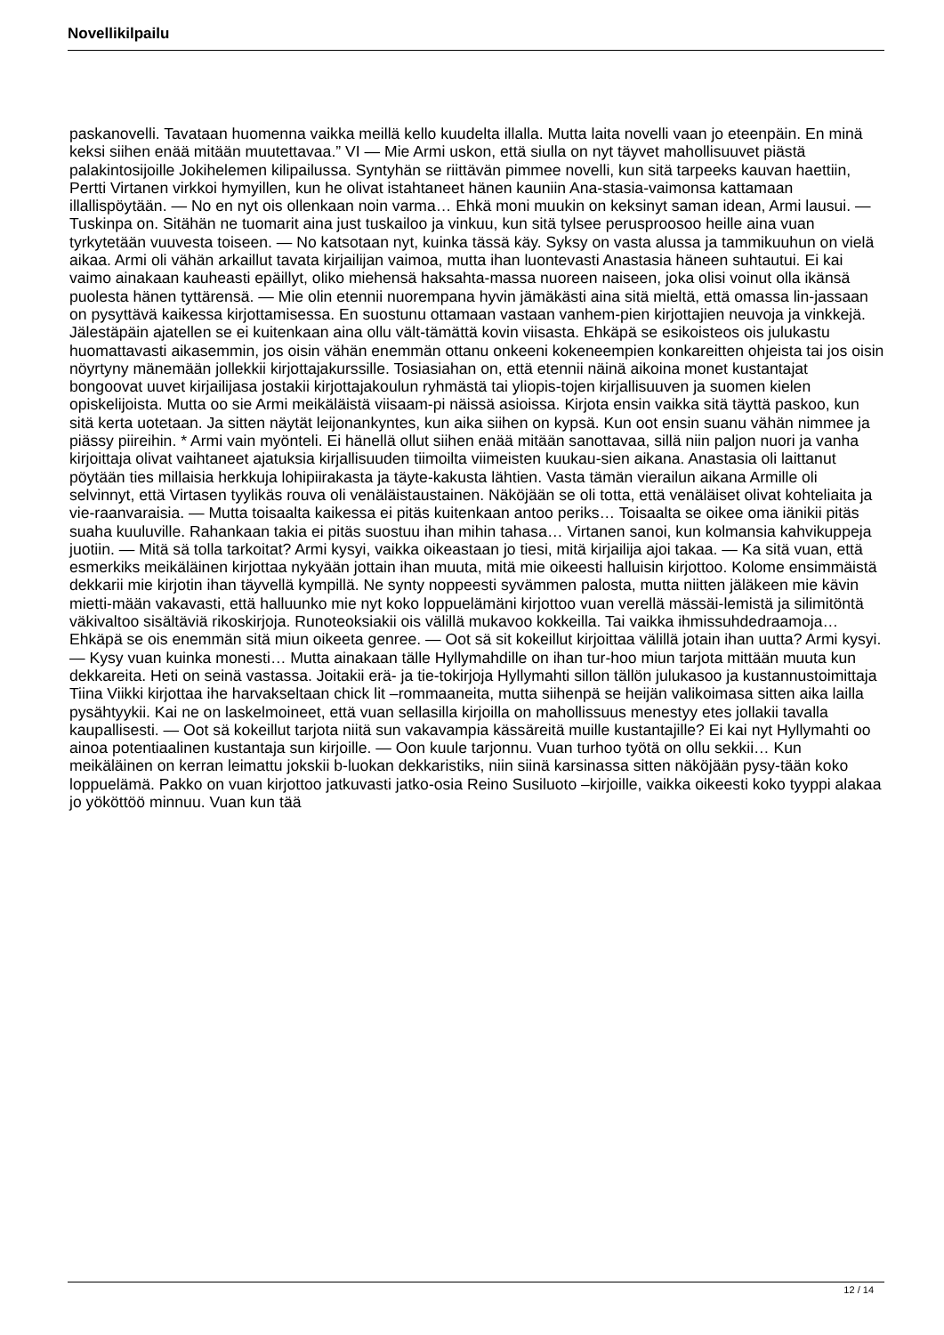Novellikilpailu
paskanovelli. Tavataan huomenna vaikka meillä kello kuudelta illalla. Mutta laita novelli vaan jo eteenpäin. En minä keksi siihen enää mitään muutettavaa.” VI — Mie Armi uskon, että siulla on nyt täyvet mahollisuuvet piästä palakintosijoille Jokihelemen kilipailussa. Syntyhän se riittävän pimmee novelli, kun sitä tarpeeks kauvan haettiin, Pertti Virtanen virkkoi hymyillen, kun he olivat istahtaneet hänen kauniin Ana-stasia-vaimonsa kattamaan illallispöytään. — No en nyt ois ollenkaan noin varma… Ehkä moni muukin on keksinyt saman idean, Armi lausui. — Tuskinpa on. Sitähän ne tuomarit aina just tuskailoo ja vinkuu, kun sitä tylsee perusproosoo heille aina vuan tyrkytetään vuuvesta toiseen. — No katsotaan nyt, kuinka tässä käy. Syksy on vasta alussa ja tammikuuhun on vielä aikaa. Armi oli vähän arkaillut tavata kirjailijan vaimoa, mutta ihan luontevasti Anastasia häneen suhtautui. Ei kai vaimo ainakaan kauheasti epäillyt, oliko miehensä haksahta-massa nuoreen naiseen, joka olisi voinut olla ikänsä puolesta hänen tyttärensä. — Mie olin etennii nuorempana hyvin jämäkästi aina sitä mieltä, että omassa lin-jassaan on pysyttävä kaikessa kirjottamisessa. En suostunu ottamaan vastaan vanhem-pien kirjottajien neuvoja ja vinkkejä. Jälestäpäin ajatellen se ei kuitenkaan aina ollu vält-tämättä kovin viisasta. Ehkäpä se esikoisteos ois julukastu huomattavasti aikasemmin, jos oisin vähän enemmän ottanu onkeeni kokeneempien konkareitten ohjeista tai jos oisin nöyrtyny mänemään jollekkii kirjottajakurssille. Tosiasiahan on, että etennii näinä aikoina monet kustantajat bongoovat uuvet kirjailijasa jostakii kirjottajakoulun ryhmästä tai yliopis-tojen kirjallisuuven ja suomen kielen opiskelijoista. Mutta oo sie Armi meikäläistä viisaam-pi näissä asioissa. Kirjota ensin vaikka sitä täyttä paskoo, kun sitä kerta uotetaan. Ja sitten näytät leijonankyntes, kun aika siihen on kypsä. Kun oot ensin suanu vähän nimmee ja piässy piireihin. * Armi vain myönteli. Ei hänellä ollut siihen enää mitään sanottavaa, sillä niin paljon nuori ja vanha kirjoittaja olivat vaihtaneet ajatuksia kirjallisuuden tiimoilta viimeisten kuukau-sien aikana. Anastasia oli laittanut pöytään ties millaisia herkkuja lohipiirakasta ja täyte-kakusta lähtien. Vasta tämän vierailun aikana Armille oli selvinnyt, että Virtasen tyylikäs rouva oli venäläistaustainen. Näköjään se oli totta, että venäläiset olivat kohteliaita ja vie-raanvaraisia. — Mutta toisaalta kaikessa ei pitäs kuitenkaan antoo periks… Toisaalta se oikee oma iänikii pitäs suaha kuuluville. Rahankaan takia ei pitäs suostuu ihan mihin tahasa… Virtanen sanoi, kun kolmansia kahvikuppeja juotiin. — Mitä sä tolla tarkoitat? Armi kysyi, vaikka oikeastaan jo tiesi, mitä kirjailija ajoi takaa. — Ka sitä vuan, että esmerkiks meikäläinen kirjottaa nykyään jottain ihan muuta, mitä mie oikeesti halluisin kirjottoo. Kolome ensimmäistä dekkarii mie kirjotin ihan täyvellä kympillä. Ne synty noppeesti syvämmen palosta, mutta niitten jäläkeen mie kävin mietti-mään vakavasti, että halluunko mie nyt koko loppuelämäni kirjottoo vuan verellä mässäi-lemistä ja silimitöntä väkivaltoo sisältäviä rikoskirjoja. Runoteoksiakii ois välillä mukavoo kokkeilla. Tai vaikka ihmissuhdedraamoja… Ehkäpä se ois enemmän sitä miun oikeeta genree. — Oot sä sit kokeillut kirjoittaa välillä jotain ihan uutta? Armi kysyi. — Kysy vuan kuinka monesti… Mutta ainakaan tälle Hyllymahdille on ihan tur-hoo miun tarjota mittään muuta kun dekkareita. Heti on seinä vastassa. Joitakii erä- ja tie-tokirjoja Hyllymahti sillon tällön julukasoo ja kustannustoimittaja Tiina Viikki kirjottaa ihe harvakseltaan chick lit –rommaaneita, mutta siihenpä se heijän valikoimasa sitten aika lailla pysähtyykii. Kai ne on laskelmoineet, että vuan sellasilla kirjoilla on mahollissuus menestyy etes jollakii tavalla kaupallisesti. — Oot sä kokeillut tarjota niitä sun vakavampia kässäreitä muille kustantajille? Ei kai nyt Hyllymahti oo ainoa potentiaalinen kustantaja sun kirjoille. — Oon kuule tarjonnu. Vuan turhoo työtä on ollu sekkii… Kun meikäläinen on kerran leimattu jokskii b-luokan dekkaristiks, niin siinä karsinassa sitten näköjään pysy-tään koko loppuelämä. Pakko on vuan kirjottoo jatkuvasti jatko-osia Reino Susiluoto –kirjoille, vaikka oikeesti koko tyyppi alakaa jo yököttöö minnuu. Vuan kun tää
12 / 14